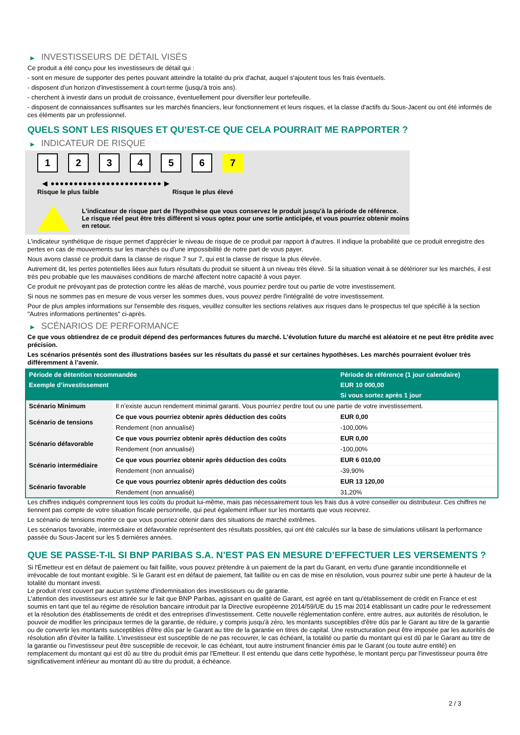▶ INVESTISSEURS DE DÉTAIL VISÉS
Ce produit a été conçu pour les investisseurs de détail qui :
- sont en mesure de supporter des pertes pouvant atteindre la totalité du prix d'achat, auquel s'ajoutent tous les frais éventuels.
- disposent d'un horizon d'investissement à court-terme (jusqu'à trois ans).
- cherchent à investir dans un produit de croissance, éventuellement pour diversifier leur portefeuille.
- disposent de connaissances suffisantes sur les marchés financiers, leur fonctionnement et leurs risques, et la classe d'actifs du Sous-Jacent ou ont été informés de ces éléments par un professionnel.
QUELS SONT LES RISQUES ET QU’EST-CE QUE CELA POURRAIT ME RAPPORTER ?
▶ INDICATEUR DE RISQUE
1 2 3 4 5 6 7
◀ ●●●●●●●●●●●●●●●●●●●●●●●● ▶
Risque le plus faible Risque le plus élevé
L'indicateur de risque part de l'hypothèse que vous conservez le produit jusqu'à la période de référence.
Le risque réel peut être très différent si vous optez pour une sortie anticipée, et vous pourriez obtenir moins en retour.
L'indicateur synthétique de risque permet d'apprécier le niveau de risque de ce produit par rapport à d'autres. Il indique la probabilité que ce produit enregistre des pertes en cas de mouvements sur les marchés ou d'une impossibilité de notre part de vous payer.
Nous avons classé ce produit dans la classe de risque 7 sur 7, qui est la classe de risque la plus élevée.
Autrement dit, les pertes potentielles liées aux futurs résultats du produit se situent à un niveau très élevé. Si la situation venait à se détériorer sur les marchés, il est très peu probable que les mauvaises conditions de marché affectent notre capacité à vous payer.
Ce produit ne prévoyant pas de protection contre les aléas de marché, vous pourriez perdre tout ou partie de votre investissement.
Si nous ne sommes pas en mesure de vous verser les sommes dues, vous pouvez perdre l'intégralité de votre investissement.
Pour de plus amples informations sur l'ensemble des risques, veuillez consulter les sections relatives aux risques dans le prospectus tel que spécifié à la section "Autres informations pertinentes" ci-après.
▶ SCÉNARIOS DE PERFORMANCE
Ce que vous obtiendrez de ce produit dépend des performances futures du marché. L’évolution future du marché est aléatoire et ne peut être prédite avec précision.
Les scénarios présentés sont des illustrations basées sur les résultats du passé et sur certaines hypothèses. Les marchés pourraient évoluer très différemment à l’avenir.
| Période de détention recommandée | | Période de référence (1 jour calendaire) |
| --- | --- | --- |
| Exemple d’investissement | | EUR 10 000,00 |
| | | Si vous sortez après 1 jour |
| Scénario Minimum | Il n’existe aucun rendement minimal garanti. Vous pourriez perdre tout ou une partie de votre investissement. | |
| Scénario de tensions | Ce que vous pourriez obtenir après déduction des coûts | EUR 0,00 |
| | Rendement (non annualisé) | -100,00% |
| Scénario défavorable | Ce que vous pourriez obtenir après déduction des coûts | EUR 0,00 |
| | Rendement (non annualisé) | -100,00% |
| Scénario intermédiaire | Ce que vous pourriez obtenir après déduction des coûts | EUR 6 010,00 |
| | Rendement (non annualisé) | -39,90% |
| Scénario favorable | Ce que vous pourriez obtenir après déduction des coûts | EUR 13 120,00 |
| | Rendement (non annualisé) | 31,20% |
Les chiffres indiqués comprennent tous les coûts du produit lui-même, mais pas nécessairement tous les frais dus à votre conseiller ou distributeur. Ces chiffres ne tiennent pas compte de votre situation fiscale personnelle, qui peut également influer sur les montants que vous recevrez.
Le scénario de tensions montre ce que vous pourriez obtenir dans des situations de marché extrêmes.
Les scénarios favorable, intermédiaire et défavorable représentent des résultats possibles, qui ont été calculés sur la base de simulations utilisant la performance passée du Sous-Jacent sur les 5 dernières années.
QUE SE PASSE-T-IL SI BNP PARIBAS S.A. N’EST PAS EN MESURE D’EFFECTUER LES VERSEMENTS ?
Si l'Émetteur est en défaut de paiement ou fait faillite, vous pouvez prétendre à un paiement de la part du Garant, en vertu d'une garantie inconditionnelle et irrévocable de tout montant exigible. Si le Garant est en défaut de paiement, fait faillite ou en cas de mise en résolution, vous pourrez subir une perte à hauteur de la totalité du montant investi.
Le produit n'est couvert par aucun système d'indemnisation des investisseurs ou de garantie.
L'attention des investisseurs est attirée sur le fait que BNP Paribas, agissant en qualité de Garant, est agréé en tant qu'établissement de crédit en France et est soumis en tant que tel au régime de résolution bancaire introduit par la Directive européenne 2014/59/UE du 15 mai 2014 établissant un cadre pour le redressement et la résolution des établissements de crédit et des entreprises d'investissement. Cette nouvelle réglementation confère, entre autres, aux autorités de résolution, le pouvoir de modifier les principaux termes de la garantie, de réduire, y compris jusqu'à zéro, les montants susceptibles d'être dûs par le Garant au titre de la garantie ou de convertir les montants susceptibles d'être dûs par le Garant au titre de la garantie en titres de capital. Une restructuration peut être imposée par les autorités de résolution afin d'éviter la faillite. L'investisseur est susceptible de ne pas recouvrer, le cas échéant, la totalité ou partie du montant qui est dû par le Garant au titre de la garantie ou l'investisseur peut être susceptible de recevoir, le cas échéant, tout autre instrument financier émis par le Garant (ou toute autre entité) en remplacement du montant qui est dû au titre du produit émis par l'Emetteur. Il est entendu que dans cette hypothèse, le montant perçu par l'investisseur pourra être significativement inférieur au montant dû au titre du produit, à échéance.
2 / 3